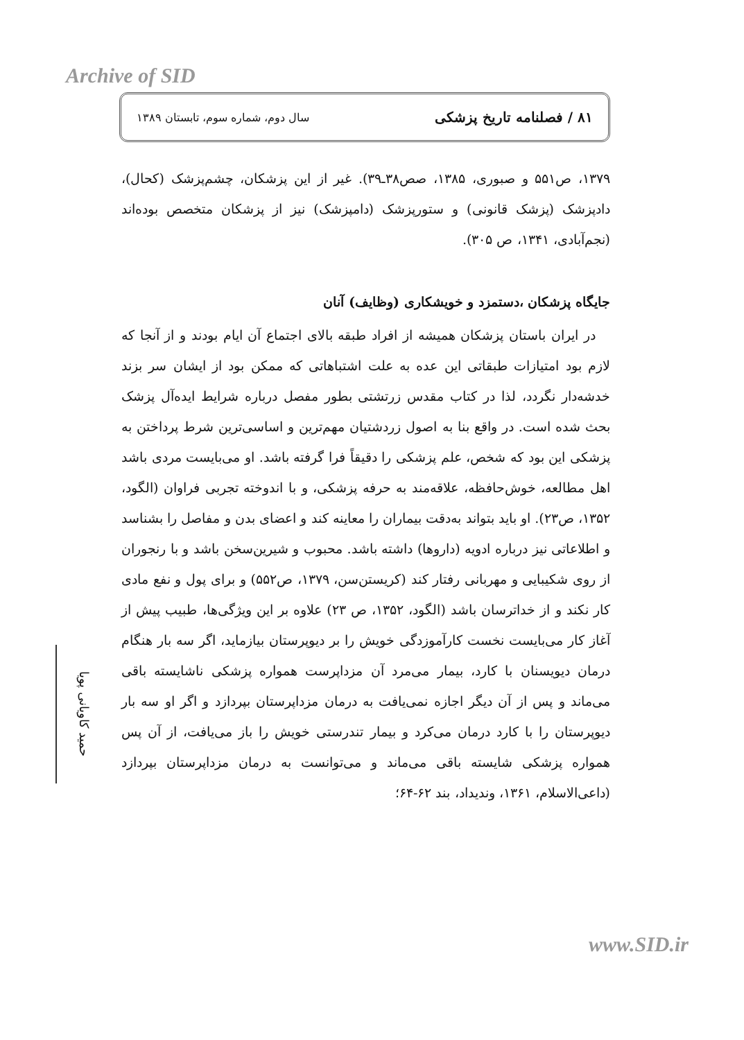Archive of SID
۸۱ / فصلنامه تاریخ پزشکی سال دوم، شماره سوم، تابستان ۱۳۸۹
۱۳۷۹، ص۵۵۱ و صبوری، ۱۳۸۵، صص۳۸ـ۳۹). غیر از این پزشکان، چشم‌پزشک (کحال)، دادپزشک (پزشک قانونی) و ستورپزشک (دامپزشک) نیز از پزشکان متخصص بوده‌اند (نجم‌آبادی، ۱۳۴۱، ص ۳۰۵).
جایگاه پزشکان ،دستمزد و خویشکاری (وظایف) آنان
در ایران باستان پزشکان همیشه از افراد طبقه بالای اجتماع آن ایام بودند و از آنجا که لازم بود امتیازات طبقاتی این عده به علت اشتباهاتی که ممکن بود از ایشان سر بزند خدشه‌دار نگردد، لذا در کتاب مقدس زرتشتی بطور مفصل درباره شرایط ایده‌آل پزشک بحث شده است. در واقع بنا به اصول زردشتیان مهم‌ترین و اساسی‌ترین شرط پرداختن به پزشکی این بود که شخص، علم پزشکی را دقیقاً فرا گرفته باشد. او می‌بایست مردی باشد اهل مطالعه، خوش‌حافظه، علاقه‌مند به حرفه پزشکی، و با اندوخته تجربی فراوان (الگود، ۱۳۵۲، ص۲۳). او باید بتواند به‌دقت بیماران را معاینه کند و اعضای بدن و مفاصل را بشناسد و اطلاعاتی نیز درباره ادویه (داروها) داشته باشد. محبوب و شیرین‌سخن باشد و با رنجوران از روی شکیبایی و مهربانی رفتار کند (کریستن‌سن، ۱۳۷۹، ص۵۵۲) و برای پول و نفع مادی کار نکند و از خداترسان باشد (الگود، ۱۳۵۲، ص ۲۳) علاوه بر این ویژگی‌ها، طبیب پیش از آغاز کار می‌بایست نخست کارآموزدگی خویش را بر دیوپرستان بیازماید، اگر سه بار هنگام درمان دیویسنان با کارد، بیمار می‌مرد آن مزداپرست همواره پزشکی ناشایسته باقی می‌ماند و پس از آن دیگر اجازه نمی‌یافت به درمان مزداپرستان بپردازد و اگر او سه بار دیوپرستان را با کارد درمان می‌کرد و بیمار تندرستی خویش را باز می‌یافت، از آن پس همواره پزشکی شایسته باقی می‌ماند و می‌توانست به درمان مزداپرستان بپردازد (داعی‌الاسلام، ۱۳۶۱، وندیداد، بند ۶۲-۶۴؛
حمید کاویانی پویا
www.SID.ir